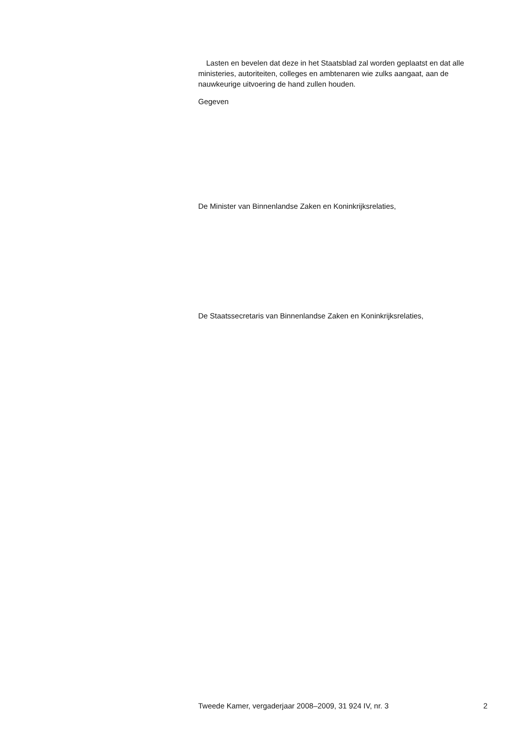Lasten en bevelen dat deze in het Staatsblad zal worden geplaatst en dat alle ministeries, autoriteiten, colleges en ambtenaren wie zulks aangaat, aan de nauwkeurige uitvoering de hand zullen houden.
Gegeven
De Minister van Binnenlandse Zaken en Koninkrijksrelaties,
De Staatssecretaris van Binnenlandse Zaken en Koninkrijksrelaties,
Tweede Kamer, vergaderjaar 2008–2009, 31 924 IV, nr. 3 2